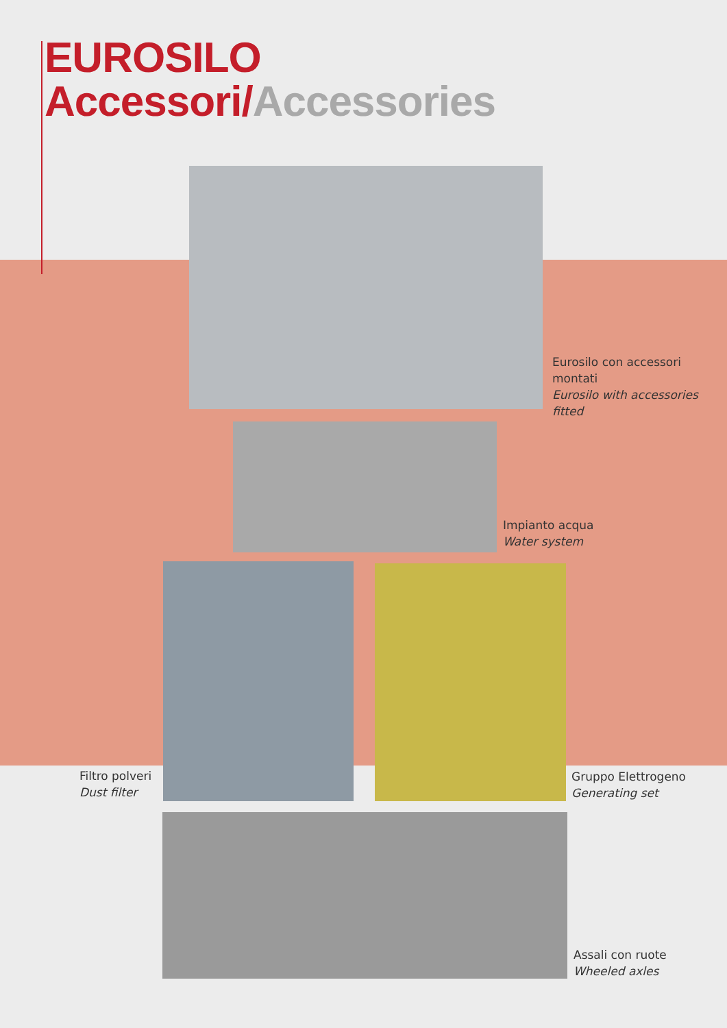EUROSILO
Accessori/Accessories
Eurosilo con accessori
montati
Eurosilo with accessories
fitted
Impianto acqua
Water system
Filtro polveri
Dust filter
Gruppo Elettrogeno
Generating set
Assali con ruote
Wheeled axles